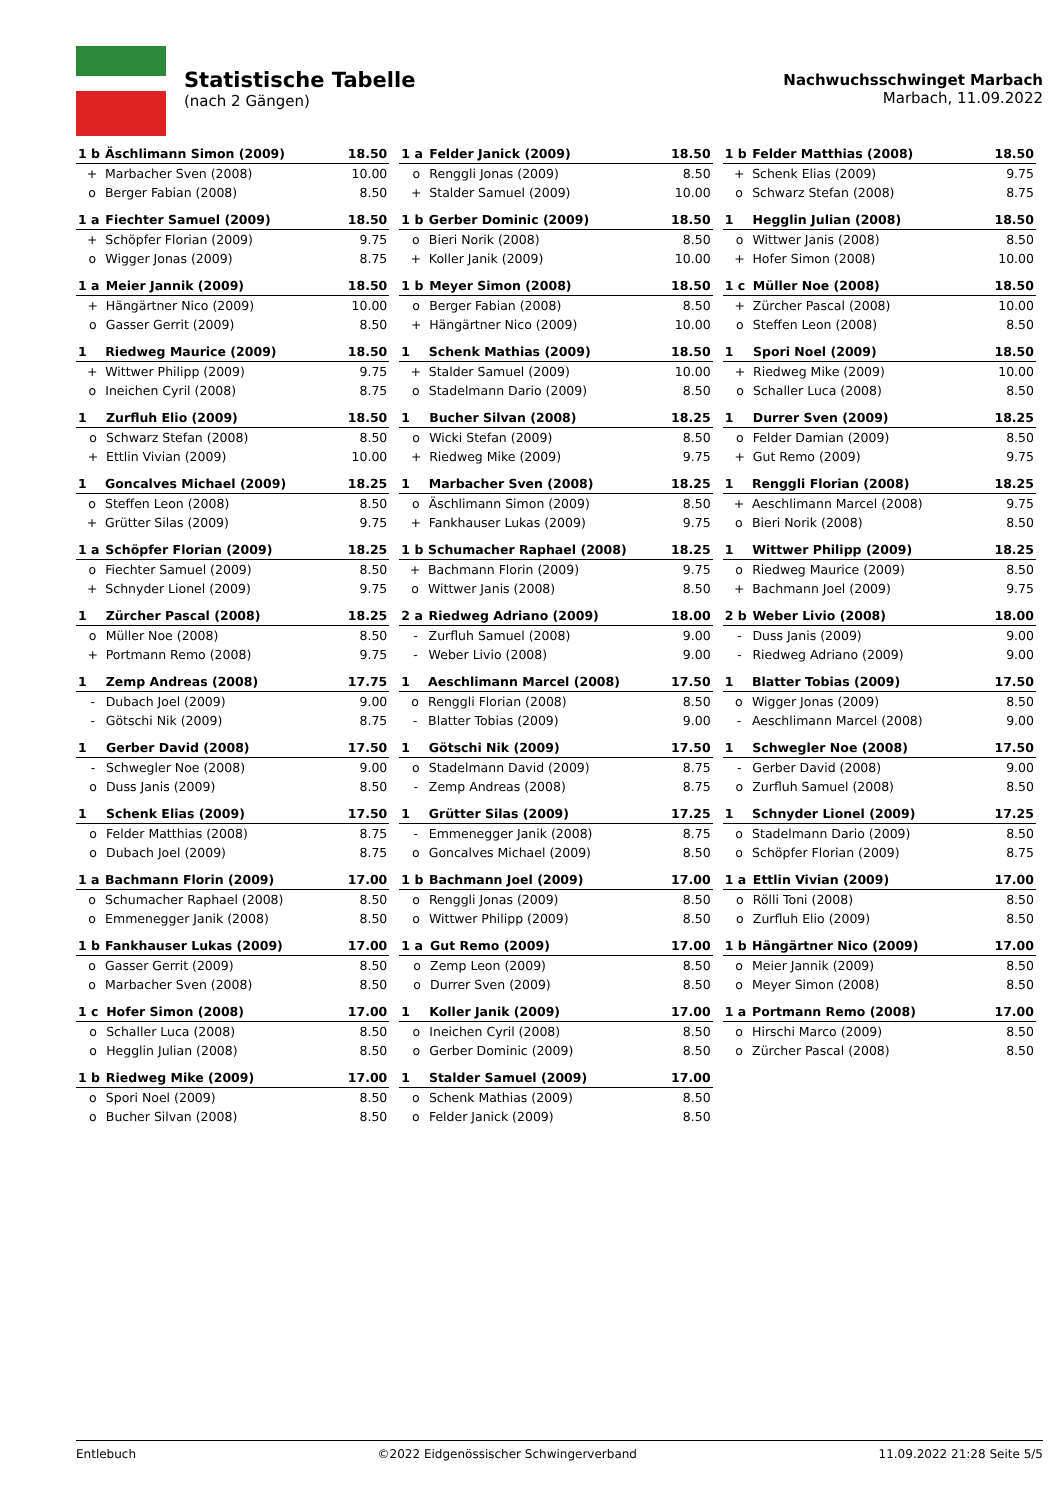Statistische Tabelle
(nach 2 Gängen)
Nachwuchsschwinget Marbach
Marbach, 11.09.2022
| 1 b | | Äschlimann Simon (2009) | 18.50 |
| | + | Marbacher Sven (2008) | 10.00 |
| | o | Berger Fabian (2008) | 8.50 |
| 1 a | | Felder Janick (2009) | 18.50 |
| | o | Renggli Jonas (2009) | 8.50 |
| | + | Stalder Samuel (2009) | 10.00 |
| 1 b | | Felder Matthias (2008) | 18.50 |
| | + | Schenk Elias (2009) | 9.75 |
| | o | Schwarz Stefan (2008) | 8.75 |
| 1 a | | Fiechter Samuel (2009) | 18.50 |
| | + | Schöpfer Florian (2009) | 9.75 |
| | o | Wigger Jonas (2009) | 8.75 |
| 1 b | | Gerber Dominic (2009) | 18.50 |
| | o | Bieri Norik (2008) | 8.50 |
| | + | Koller Janik (2009) | 10.00 |
| 1 | | Hegglin Julian (2008) | 18.50 |
| | o | Wittwer Janis (2008) | 8.50 |
| | + | Hofer Simon (2008) | 10.00 |
| 1 a | | Meier Jannik (2009) | 18.50 |
| | + | Hängärtner Nico (2009) | 10.00 |
| | o | Gasser Gerrit (2009) | 8.50 |
| 1 b | | Meyer Simon (2008) | 18.50 |
| | o | Berger Fabian (2008) | 8.50 |
| | + | Hängärtner Nico (2009) | 10.00 |
| 1 c | | Müller Noe (2008) | 18.50 |
| | + | Zürcher Pascal (2008) | 10.00 |
| | o | Steffen Leon (2008) | 8.50 |
| 1 | | Riedweg Maurice (2009) | 18.50 |
| | + | Wittwer Philipp (2009) | 9.75 |
| | o | Ineichen Cyril (2008) | 8.75 |
| 1 | | Schenk Mathias (2009) | 18.50 |
| | + | Stalder Samuel (2009) | 10.00 |
| | o | Stadelmann Dario (2009) | 8.50 |
| 1 | | Spori Noel (2009) | 18.50 |
| | + | Riedweg Mike (2009) | 10.00 |
| | o | Schaller Luca (2008) | 8.50 |
| 1 | | Zurfluh Elio (2009) | 18.50 |
| | o | Schwarz Stefan (2008) | 8.50 |
| | + | Ettlin Vivian (2009) | 10.00 |
| 1 | | Bucher Silvan (2008) | 18.25 |
| | o | Wicki Stefan (2009) | 8.50 |
| | + | Riedweg Mike (2009) | 9.75 |
| 1 | | Durrer Sven (2009) | 18.25 |
| | o | Felder Damian (2009) | 8.50 |
| | + | Gut Remo (2009) | 9.75 |
| 1 | | Goncalves Michael (2009) | 18.25 |
| | o | Steffen Leon (2008) | 8.50 |
| | + | Grütter Silas (2009) | 9.75 |
| 1 | | Marbacher Sven (2008) | 18.25 |
| | o | Äschlimann Simon (2009) | 8.50 |
| | + | Fankhauser Lukas (2009) | 9.75 |
| 1 | | Renggli Florian (2008) | 18.25 |
| | + | Aeschlimann Marcel (2008) | 9.75 |
| | o | Bieri Norik (2008) | 8.50 |
| 1 a | | Schöpfer Florian (2009) | 18.25 |
| | o | Fiechter Samuel (2009) | 8.50 |
| | + | Schnyder Lionel (2009) | 9.75 |
| 1 b | | Schumacher Raphael (2008) | 18.25 |
| | + | Bachmann Florin (2009) | 9.75 |
| | o | Wittwer Janis (2008) | 8.50 |
| 1 | | Wittwer Philipp (2009) | 18.25 |
| | o | Riedweg Maurice (2009) | 8.50 |
| | + | Bachmann Joel (2009) | 9.75 |
| 1 | | Zürcher Pascal (2008) | 18.25 |
| | o | Müller Noe (2008) | 8.50 |
| | + | Portmann Remo (2008) | 9.75 |
| 2 a | | Riedweg Adriano (2009) | 18.00 |
| | - | Zurfluh Samuel (2008) | 9.00 |
| | - | Weber Livio (2008) | 9.00 |
| 2 b | | Weber Livio (2008) | 18.00 |
| | - | Duss Janis (2009) | 9.00 |
| | - | Riedweg Adriano (2009) | 9.00 |
| 1 | | Zemp Andreas (2008) | 17.75 |
| | - | Dubach Joel (2009) | 9.00 |
| | - | Götschi Nik (2009) | 8.75 |
| 1 | | Aeschlimann Marcel (2008) | 17.50 |
| | o | Renggli Florian (2008) | 8.50 |
| | - | Blatter Tobias (2009) | 9.00 |
| 1 | | Blatter Tobias (2009) | 17.50 |
| | o | Wigger Jonas (2009) | 8.50 |
| | - | Aeschlimann Marcel (2008) | 9.00 |
| 1 | | Gerber David (2008) | 17.50 |
| | - | Schwegler Noe (2008) | 9.00 |
| | o | Duss Janis (2009) | 8.50 |
| 1 | | Götschi Nik (2009) | 17.50 |
| | o | Stadelmann David (2009) | 8.75 |
| | - | Zemp Andreas (2008) | 8.75 |
| 1 | | Schwegler Noe (2008) | 17.50 |
| | - | Gerber David (2008) | 9.00 |
| | o | Zurfluh Samuel (2008) | 8.50 |
| 1 | | Schenk Elias (2009) | 17.50 |
| | o | Felder Matthias (2008) | 8.75 |
| | o | Dubach Joel (2009) | 8.75 |
| 1 | | Grütter Silas (2009) | 17.25 |
| | - | Emmenegger Janik (2008) | 8.75 |
| | o | Goncalves Michael (2009) | 8.50 |
| 1 | | Schnyder Lionel (2009) | 17.25 |
| | o | Stadelmann Dario (2009) | 8.50 |
| | o | Schöpfer Florian (2009) | 8.75 |
| 1 a | | Bachmann Florin (2009) | 17.00 |
| | o | Schumacher Raphael (2008) | 8.50 |
| | o | Emmenegger Janik (2008) | 8.50 |
| 1 b | | Bachmann Joel (2009) | 17.00 |
| | o | Renggli Jonas (2009) | 8.50 |
| | o | Wittwer Philipp (2009) | 8.50 |
| 1 a | | Ettlin Vivian (2009) | 17.00 |
| | o | Rölli Toni (2008) | 8.50 |
| | o | Zurfluh Elio (2009) | 8.50 |
| 1 b | | Fankhauser Lukas (2009) | 17.00 |
| | o | Gasser Gerrit (2009) | 8.50 |
| | o | Marbacher Sven (2008) | 8.50 |
| 1 a | | Gut Remo (2009) | 17.00 |
| | o | Zemp Leon (2009) | 8.50 |
| | o | Durrer Sven (2009) | 8.50 |
| 1 b | | Hängärtner Nico (2009) | 17.00 |
| | o | Meier Jannik (2009) | 8.50 |
| | o | Meyer Simon (2008) | 8.50 |
| 1 c | | Hofer Simon (2008) | 17.00 |
| | o | Schaller Luca (2008) | 8.50 |
| | o | Hegglin Julian (2008) | 8.50 |
| 1 | | Koller Janik (2009) | 17.00 |
| | o | Ineichen Cyril (2008) | 8.50 |
| | o | Gerber Dominic (2009) | 8.50 |
| 1 a | | Portmann Remo (2008) | 17.00 |
| | o | Hirschi Marco (2009) | 8.50 |
| | o | Zürcher Pascal (2008) | 8.50 |
| 1 b | | Riedweg Mike (2009) | 17.00 |
| | o | Spori Noel (2009) | 8.50 |
| | o | Bucher Silvan (2008) | 8.50 |
| 1 | | Stalder Samuel (2009) | 17.00 |
| | o | Schenk Mathias (2009) | 8.50 |
| | o | Felder Janick (2009) | 8.50 |
Entlebuch ©2022 Eidgenössischer Schwingerverband 11.09.2022 21:28 Seite 5/5